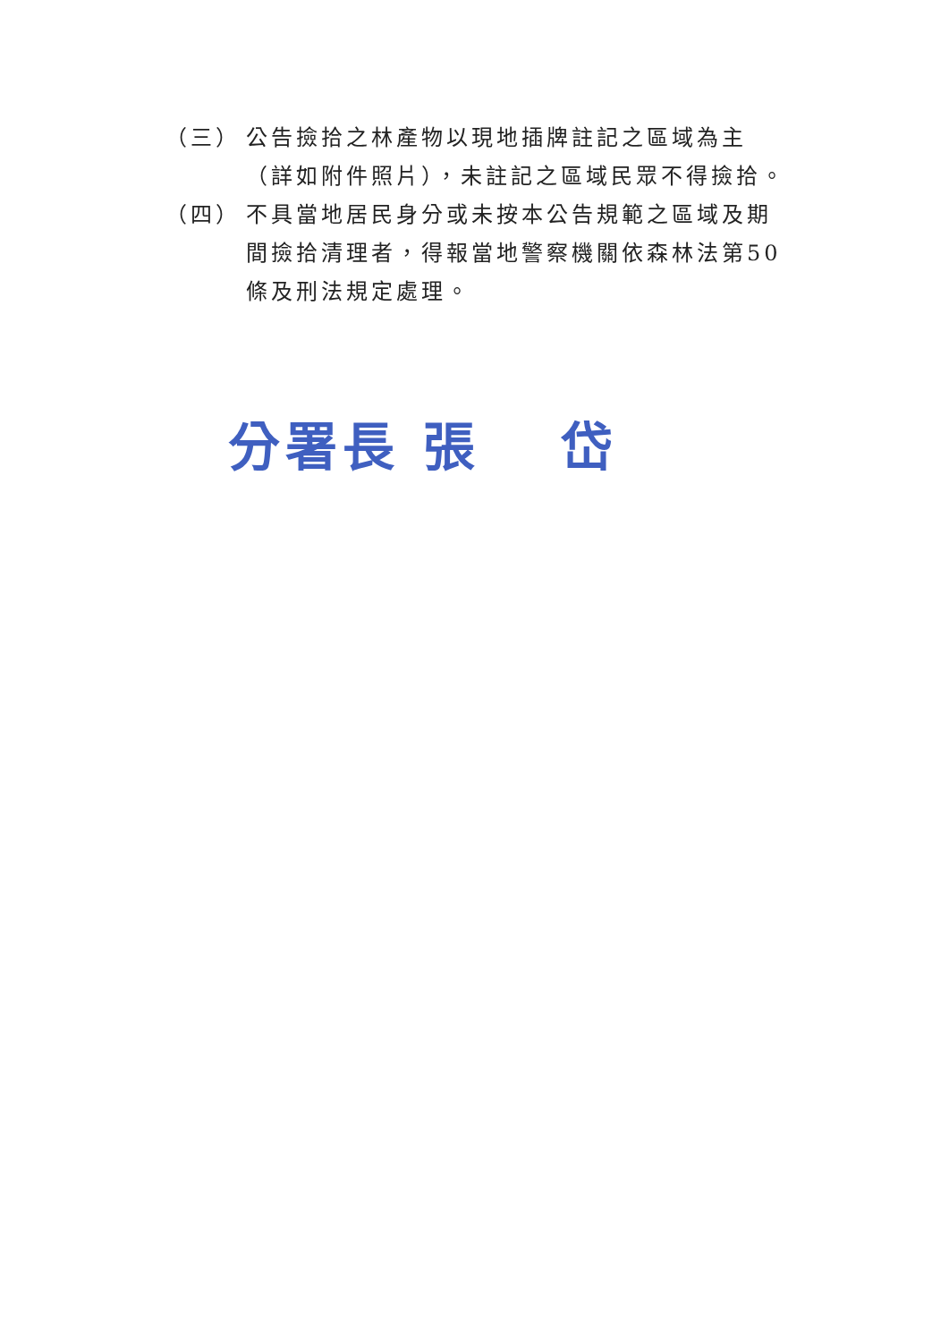（三） 公告撿拾之林產物以現地插牌註記之區域為主（詳如附件照片），未註記之區域民眾不得撿拾。
（四） 不具當地居民身分或未按本公告規範之區域及期間撿拾清理者，得報當地警察機關依森林法第50條及刑法規定處理。
分署長 張　 岱